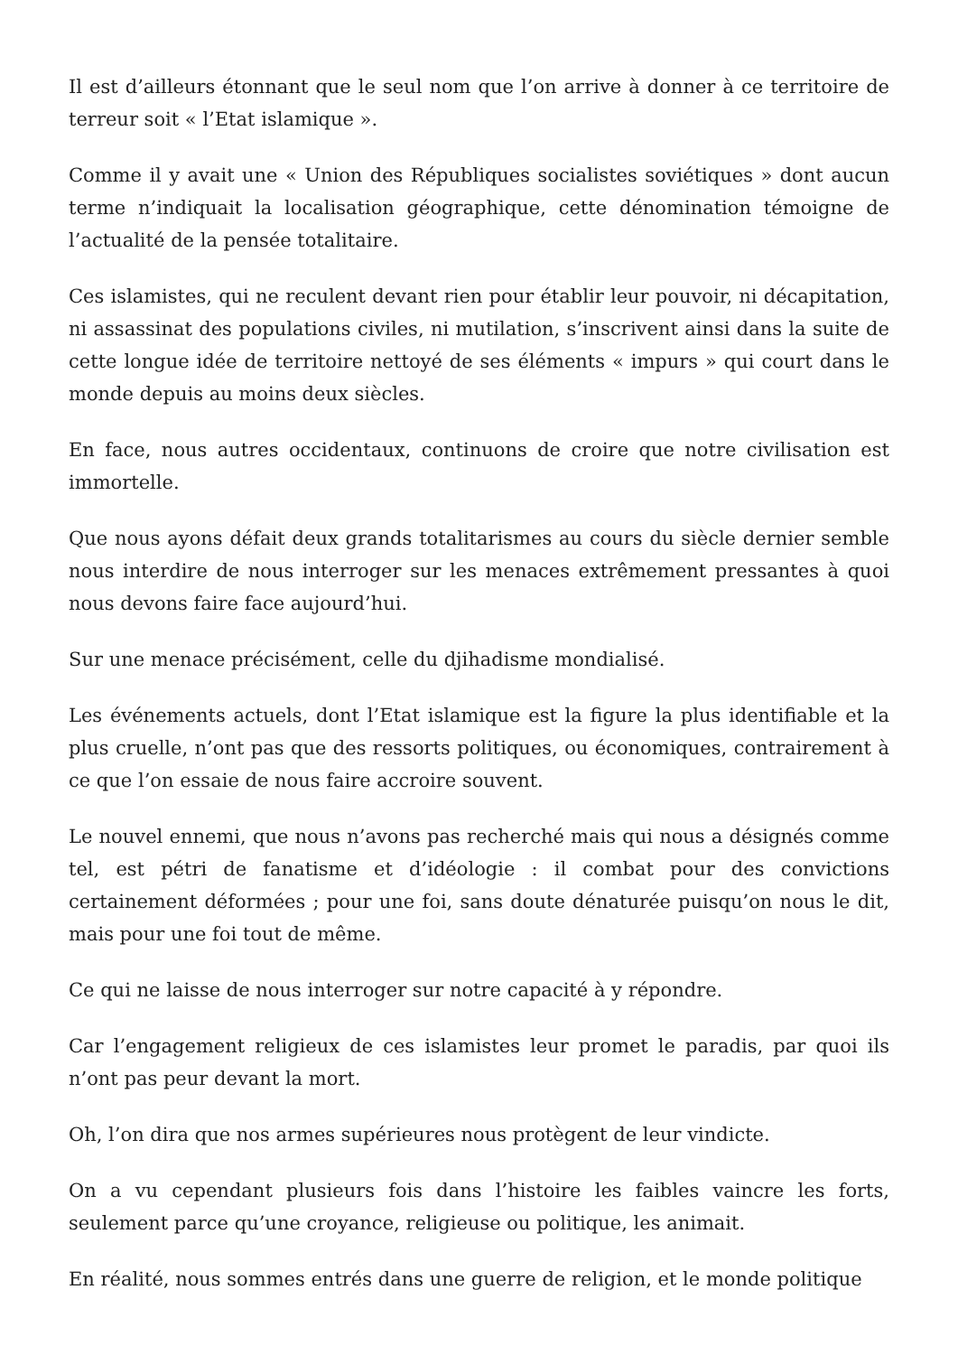Il est d’ailleurs étonnant que le seul nom que l’on arrive à donner à ce territoire de terreur soit « l’Etat islamique ».
Comme il y avait une « Union des Républiques socialistes soviétiques » dont aucun terme n’indiquait la localisation géographique, cette dénomination témoigne de l’actualité de la pensée totalitaire.
Ces islamistes, qui ne reculent devant rien pour établir leur pouvoir, ni décapitation, ni assassinat des populations civiles, ni mutilation, s’inscrivent ainsi dans la suite de cette longue idée de territoire nettoyé de ses éléments « impurs » qui court dans le monde depuis au moins deux siècles.
En face, nous autres occidentaux, continuons de croire que notre civilisation est immortelle.
Que nous ayons défait deux grands totalitarismes au cours du siècle dernier semble nous interdire de nous interroger sur les menaces extrêmement pressantes à quoi nous devons faire face aujourd’hui.
Sur une menace précisément, celle du djihadisme mondialisé.
Les événements actuels, dont l’Etat islamique est la figure la plus identifiable et la plus cruelle, n’ont pas que des ressorts politiques, ou économiques, contrairement à ce que l’on essaie de nous faire accroire souvent.
Le nouvel ennemi, que nous n’avons pas recherché mais qui nous a désignés comme tel, est pétri de fanatisme et d’idéologie : il combat pour des convictions certainement déformées ; pour une foi, sans doute dénaturée puisqu’on nous le dit, mais pour une foi tout de même.
Ce qui ne laisse de nous interroger sur notre capacité à y répondre.
Car l’engagement religieux de ces islamistes leur promet le paradis, par quoi ils n’ont pas peur devant la mort.
Oh, l’on dira que nos armes supérieures nous protègent de leur vindicte.
On a vu cependant plusieurs fois dans l’histoire les faibles vaincre les forts, seulement parce qu’une croyance, religieuse ou politique, les animait.
En réalité, nous sommes entrés dans une guerre de religion, et le monde politique